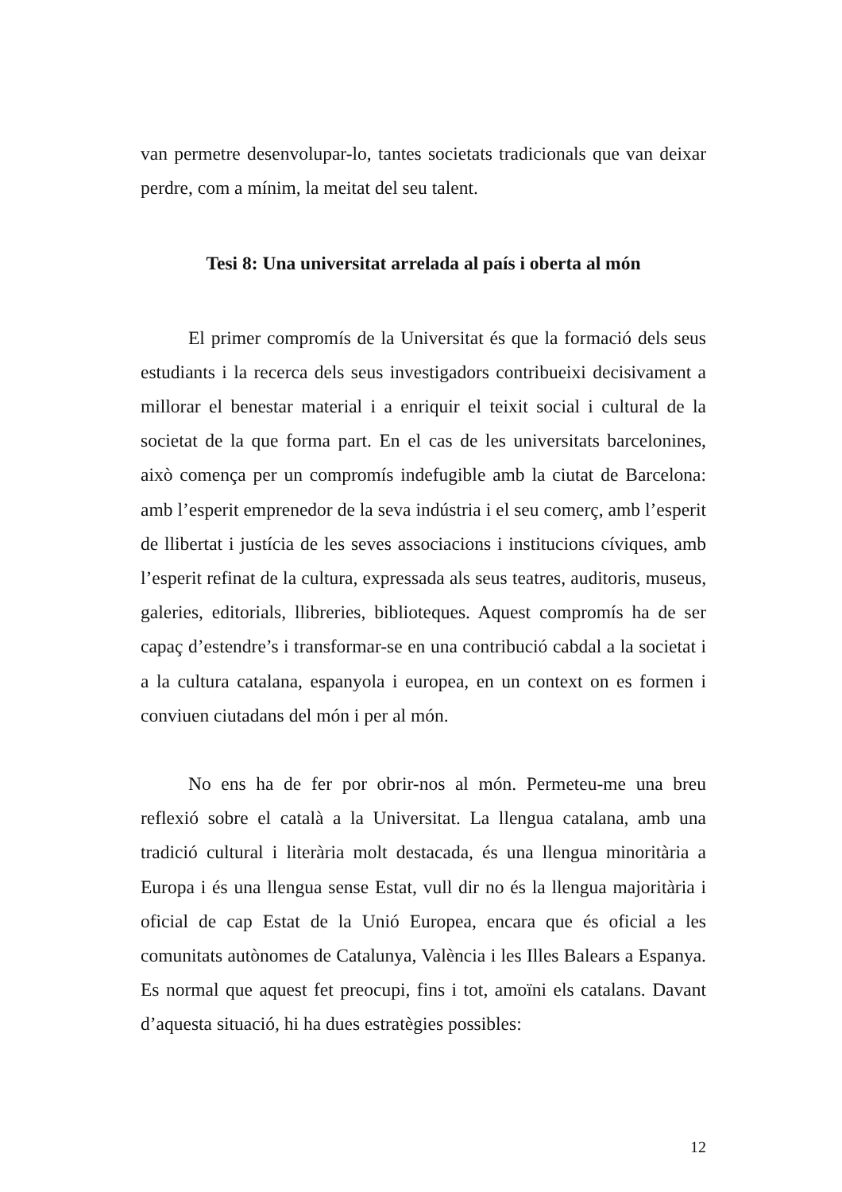van permetre desenvolupar-lo, tantes societats tradicionals que van deixar perdre, com a mínim, la meitat del seu talent.
Tesi 8: Una universitat arrelada al país i oberta al món
El primer compromís de la Universitat és que la formació dels seus estudiants i la recerca dels seus investigadors contribueixi decisivament a millorar el benestar material i a enriquir el teixit social i cultural de la societat de la que forma part. En el cas de les universitats barcelonines, això comença per un compromís indefugible amb la ciutat de Barcelona: amb l’esperit emprenedor de la seva indústria i el seu comerç, amb l’esperit de llibertat i justícia de les seves associacions i institucions cíviques, amb l’esperit refinat de la cultura, expressada als seus teatres, auditoris, museus, galeries, editorials, llibreries, biblioteques. Aquest compromís ha de ser capaç d’estendre’s i transformar-se en una contribució cabdal a la societat i a la cultura catalana, espanyola i europea, en un context on es formen i conviuen ciutadans del món i per al món.
No ens ha de fer por obrir-nos al món. Permeteu-me una breu reflexió sobre el català a la Universitat. La llengua catalana, amb una tradició cultural i literària molt destacada, és una llengua minoritària a Europa i és una llengua sense Estat, vull dir no és la llengua majoritària i oficial de cap Estat de la Unió Europea, encara que és oficial a les comunitats autònomes de Catalunya, València i les Illes Balears a Espanya. Es normal que aquest fet preocupi, fins i tot, amoïni els catalans. Davant d’aquesta situació, hi ha dues estratègies possibles:
12